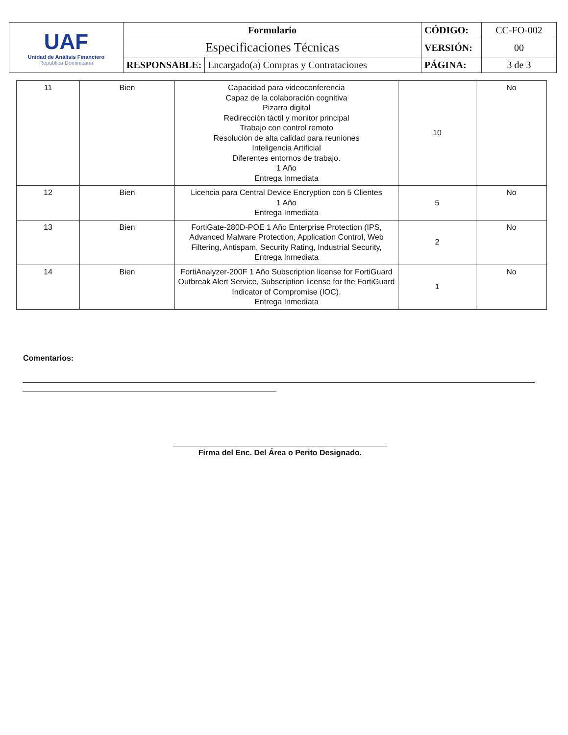| UAF Unidad de Análisis Financiero República Dominicana | Formulario | | CÓDIGO: | CC-FO-002 |
| | Especificaciones Técnicas | | VERSIÓN: | 00 |
| | RESPONSABLE: | Encargado(a) Compras y Contrataciones | PÁGINA: | 3 de 3 |
| 11 | Bien | Capacidad para videoconferencia Capaz de la colaboración cognitiva Pizarra digital Redirección táctil y monitor principal Trabajo con control remoto Resolución de alta calidad para reuniones Inteligencia Artificial Diferentes entornos de trabajo. 1 Año Entrega Inmediata | 10 | No |
| 12 | Bien | Licencia para Central Device Encryption con 5 Clientes 1 Año Entrega Inmediata | 5 | No |
| 13 | Bien | FortiGate-280D-POE 1 Año Enterprise Protection (IPS, Advanced Malware Protection, Application Control, Web Filtering, Antispam, Security Rating, Industrial Security, Entrega Inmediata | 2 | No |
| 14 | Bien | FortiAnalyzer-200F 1 Año Subscription license for FortiGuard Outbreak Alert Service, Subscription license for the FortiGuard Indicator of Compromise (IOC). Entrega Inmediata | 1 | No |
Comentarios:
Firma del Enc. Del Área o Perito Designado.